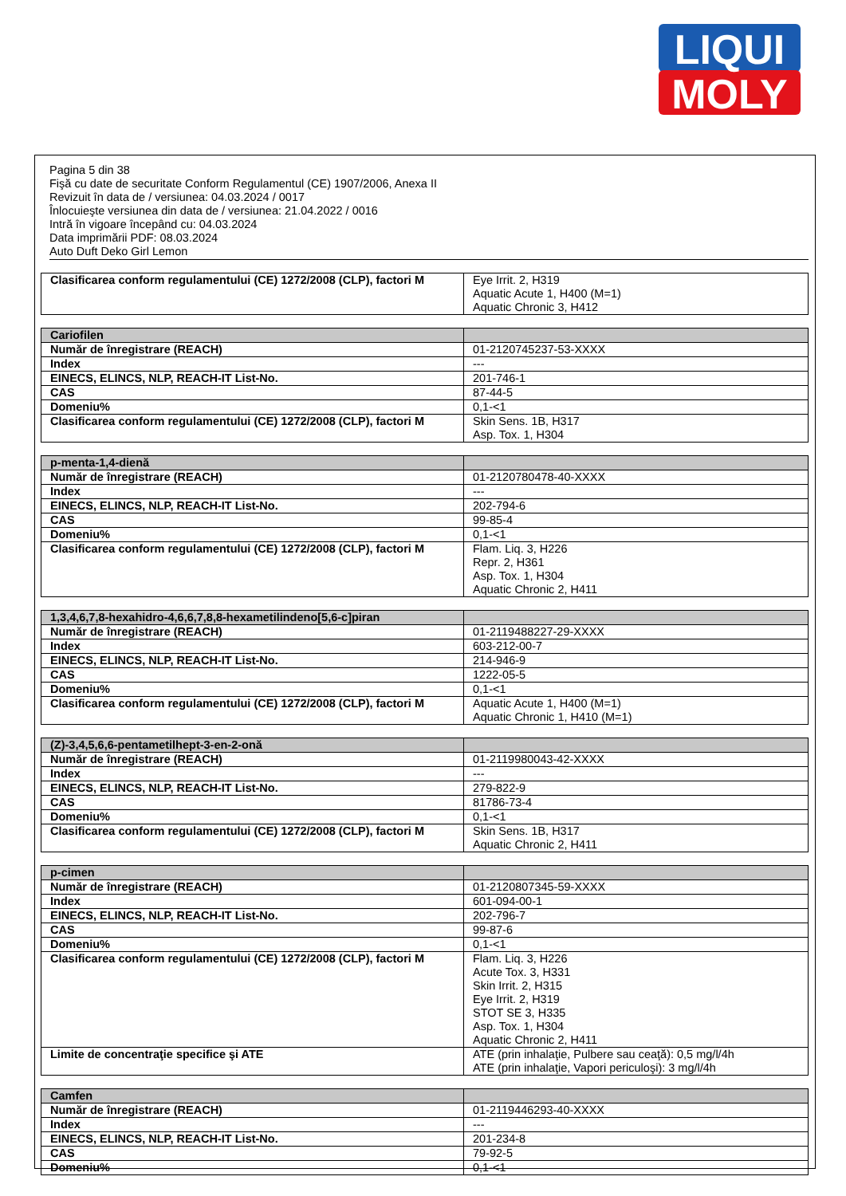LIQUI
MOLY
Pagina 5 din 38
Fişă cu date de securitate Conform Regulamentul (CE) 1907/2006, Anexa II
Revizuit în data de / versiunea: 04.03.2024 / 0017
Înlocuieşte versiunea din data de / versiunea: 21.04.2022 / 0016
Intră în vigoare începând cu: 04.03.2024
Data imprimării PDF: 08.03.2024
Auto Duft Deko Girl Lemon
| Clasificarea conform regulamentului (CE) 1272/2008 (CLP), factori M | Eye Irrit. 2, H319 Aquatic Acute 1, H400 (M=1) Aquatic Chronic 3, H412 |
| Cariofilen | |
| --- | --- |
| Număr de înregistrare (REACH) | 01-2120745237-53-XXXX |
| Index | --- |
| EINECS, ELINCS, NLP, REACH-IT List-No. | 201-746-1 |
| CAS | 87-44-5 |
| Domeniu% | 0,1-<1 |
| Clasificarea conform regulamentului (CE) 1272/2008 (CLP), factori M | Skin Sens. 1B, H317 Asp. Tox. 1, H304 |
| p-menta-1,4-dienă | |
| --- | --- |
| Număr de înregistrare (REACH) | 01-2120780478-40-XXXX |
| Index | --- |
| EINECS, ELINCS, NLP, REACH-IT List-No. | 202-794-6 |
| CAS | 99-85-4 |
| Domeniu% | 0,1-<1 |
| Clasificarea conform regulamentului (CE) 1272/2008 (CLP), factori M | Flam. Liq. 3, H226 Repr. 2, H361 Asp. Tox. 1, H304 Aquatic Chronic 2, H411 |
| 1,3,4,6,7,8-hexahidro-4,6,6,7,8,8-hexametilindeno[5,6-c]piran | |
| --- | --- |
| Număr de înregistrare (REACH) | 01-2119488227-29-XXXX |
| Index | 603-212-00-7 |
| EINECS, ELINCS, NLP, REACH-IT List-No. | 214-946-9 |
| CAS | 1222-05-5 |
| Domeniu% | 0,1-<1 |
| Clasificarea conform regulamentului (CE) 1272/2008 (CLP), factori M | Aquatic Acute 1, H400 (M=1) Aquatic Chronic 1, H410 (M=1) |
| (Z)-3,4,5,6,6-pentametilhept-3-en-2-onă | |
| --- | --- |
| Număr de înregistrare (REACH) | 01-2119980043-42-XXXX |
| Index | --- |
| EINECS, ELINCS, NLP, REACH-IT List-No. | 279-822-9 |
| CAS | 81786-73-4 |
| Domeniu% | 0,1-<1 |
| Clasificarea conform regulamentului (CE) 1272/2008 (CLP), factori M | Skin Sens. 1B, H317 Aquatic Chronic 2, H411 |
| p-cimen | |
| --- | --- |
| Număr de înregistrare (REACH) | 01-2120807345-59-XXXX |
| Index | 601-094-00-1 |
| EINECS, ELINCS, NLP, REACH-IT List-No. | 202-796-7 |
| CAS | 99-87-6 |
| Domeniu% | 0,1-<1 |
| Clasificarea conform regulamentului (CE) 1272/2008 (CLP), factori M | Flam. Liq. 3, H226 Acute Tox. 3, H331 Skin Irrit. 2, H315 Eye Irrit. 2, H319 STOT SE 3, H335 Asp. Tox. 1, H304 Aquatic Chronic 2, H411 |
| Limite de concentraţie specifice şi ATE | ATE (prin inhalaţie, Pulbere sau ceaţă): 0,5 mg/l/4h ATE (prin inhalaţie, Vapori periculoşi): 3 mg/l/4h |
| Camfen | |
| --- | --- |
| Număr de înregistrare (REACH) | 01-2119446293-40-XXXX |
| Index | --- |
| EINECS, ELINCS, NLP, REACH-IT List-No. | 201-234-8 |
| CAS | 79-92-5 |
| Domeniu% | 0,1-<1 |